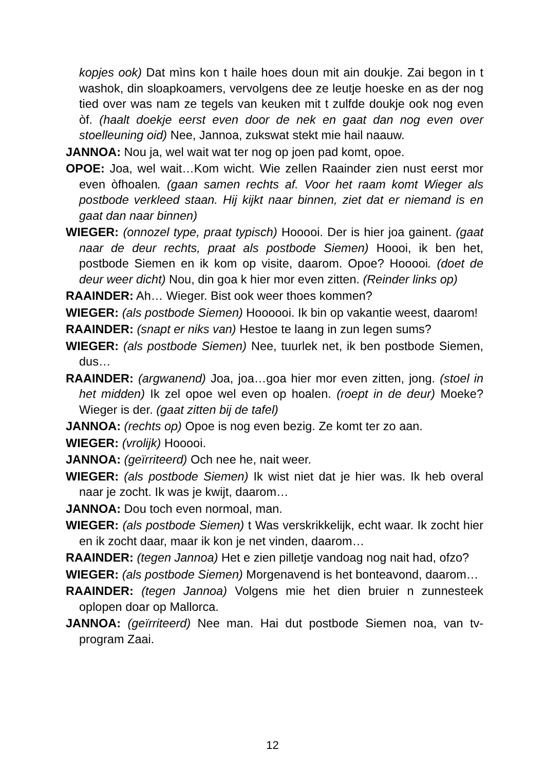kopjes ook) Dat mìns kon t haile hoes doun mit ain doukje. Zai begon in t washok, din sloapkoamers, vervolgens dee ze leutje hoeske en as der nog tied over was nam ze tegels van keuken mit t zulfde doukje ook nog even òf. (haalt doekje eerst even door de nek en gaat dan nog even over stoelleuning oid) Nee, Jannoa, zukswat stekt mie hail naauw.
JANNOA: Nou ja, wel wait wat ter nog op joen pad komt, opoe.
OPOE: Joa, wel wait…Kom wicht. Wie zellen Raainder zien nust eerst mor even òfhoalen. (gaan samen rechts af. Voor het raam komt Wieger als postbode verkleed staan. Hij kijkt naar binnen, ziet dat er niemand is en gaat dan naar binnen)
WIEGER: (onnozel type, praat typisch) Hooooi. Der is hier joa gainent. (gaat naar de deur rechts, praat als postbode Siemen) Hoooi, ik ben het, postbode Siemen en ik kom op visite, daarom. Opoe? Hooooi. (doet de deur weer dicht) Nou, din goa k hier mor even zitten. (Reinder links op)
RAAINDER: Ah… Wieger. Bist ook weer thoes kommen?
WIEGER: (als postbode Siemen) Hoooooi. Ik bin op vakantie weest, daarom!
RAAINDER: (snapt er niks van) Hestoe te laang in zun legen sums?
WIEGER: (als postbode Siemen) Nee, tuurlek net, ik ben postbode Siemen, dus…
RAAINDER: (argwanend) Joa, joa…goa hier mor even zitten, jong. (stoel in het midden) Ik zel opoe wel even op hoalen. (roept in de deur) Moeke? Wieger is der. (gaat zitten bij de tafel)
JANNOA: (rechts op) Opoe is nog even bezig. Ze komt ter zo aan.
WIEGER: (vrolijk) Hooooi.
JANNOA: (geïrriteerd) Och nee he, nait weer.
WIEGER: (als postbode Siemen) Ik wist niet dat je hier was. Ik heb overal naar je zocht. Ik was je kwijt, daarom…
JANNOA: Dou toch even normoal, man.
WIEGER: (als postbode Siemen) t Was verskrikkelijk, echt waar. Ik zocht hier en ik zocht daar, maar ik kon je net vinden, daarom…
RAAINDER: (tegen Jannoa) Het e zien pilletje vandoag nog nait had, ofzo?
WIEGER: (als postbode Siemen) Morgenavend is het bonteavond, daarom…
RAAINDER: (tegen Jannoa) Volgens mie het dien bruier n zunnesteek oplopen doar op Mallorca.
JANNOA: (geïrriteerd) Nee man. Hai dut postbode Siemen noa, van tv-program Zaai.
12